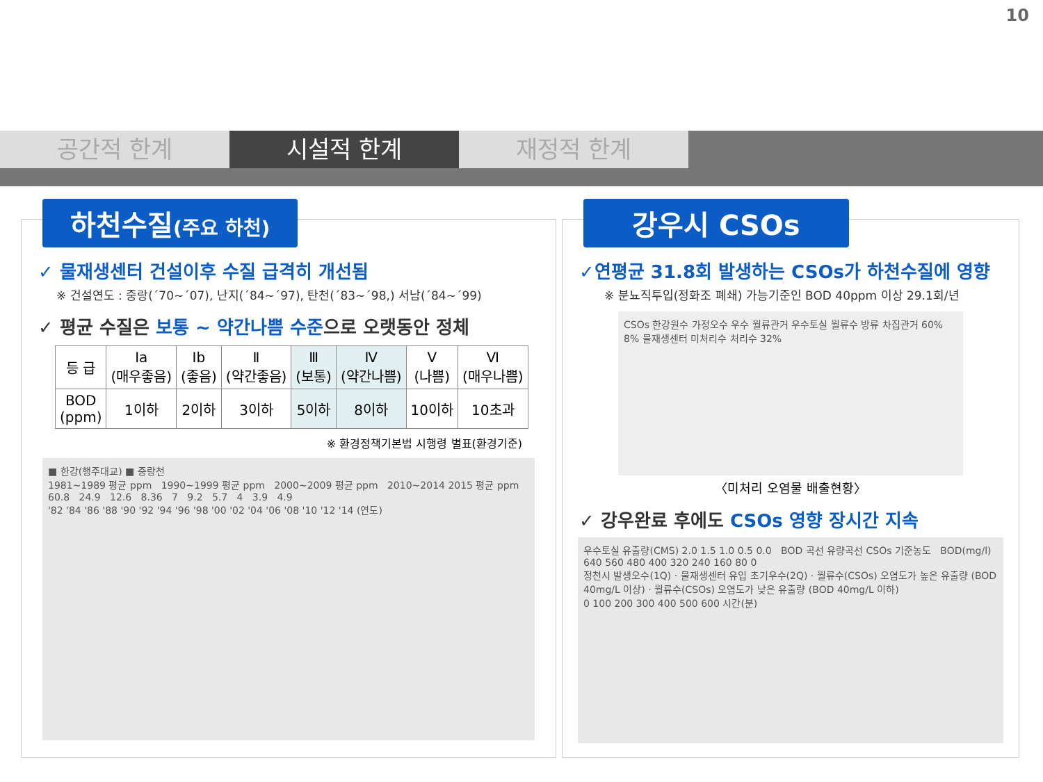10
공간적 한계 시설적 한계 재정적 한계
하천수질(주요 하천)
✓ 물재생센터 건설이후 수질 급격히 개선됨
※ 건설연도 : 중랑(´70~´07), 난지(´84~´97), 탄천(´83~´98,) 서남(´84~´99)
✓ 평균 수질은 보통 ~ 약간나쁨 수준으로 오랫동안 정체
| 등 급 | Ⅰa (매우좋음) | Ⅰb (좋음) | Ⅱ (약간좋음) | Ⅲ (보통) | Ⅳ (약간나쁨) | Ⅴ (나쁨) | Ⅵ (매우나쁨) |
| --- | --- | --- | --- | --- | --- | --- | --- |
| BOD (ppm) | 1이하 | 2이하 | 3이하 | 5이하 | 8이하 | 10이하 | 10초과 |
※ 환경정책기본법 시행령 별표(환경기준)
■ 한강(행주대교) ■ 중랑천
1981~1989 평균 ppm 1990~1999 평균 ppm 2000~2009 평균 ppm 2010~2014 2015 평균 ppm
60.8 24.9 12.6 8.36 7 9.2 5.7 4 3.9 4.9
'82 '84 '86 '88 '90 '92 '94 '96 '98 '00 '02 '04 '06 '08 '10 '12 '14 (연도)
강우시 CSOs
✓연평균 31.8회 발생하는 CSOs가 하천수질에 영향
※ 분뇨직투입(정화조 폐쇄) 가능기준인 BOD 40ppm 이상 29.1회/년
CSOs 한강원수 가정오수 우수 월류관거 우수토실 월류수 방류 차집관거 60% 8% 물재생센터 미처리수 처리수 32%
〈미처리 오염물 배출현황〉
✓ 강우완료 후에도 CSOs 영향 장시간 지속
우수토실 유출량(CMS) 2.0 1.5 1.0 0.5 0.0 BOD 곡선 유량곡선 CSOs 기준농도 BOD(mg/l) 640 560 480 400 320 240 160 80 0
정천시 발생오수(1Q) · 물재생센터 유입 초기우수(2Q) · 월류수(CSOs) 오염도가 높은 유출량 (BOD 40mg/L 이상) · 월류수(CSOs) 오염도가 낮은 유출량 (BOD 40mg/L 이하)
0 100 200 300 400 500 600 시간(분)